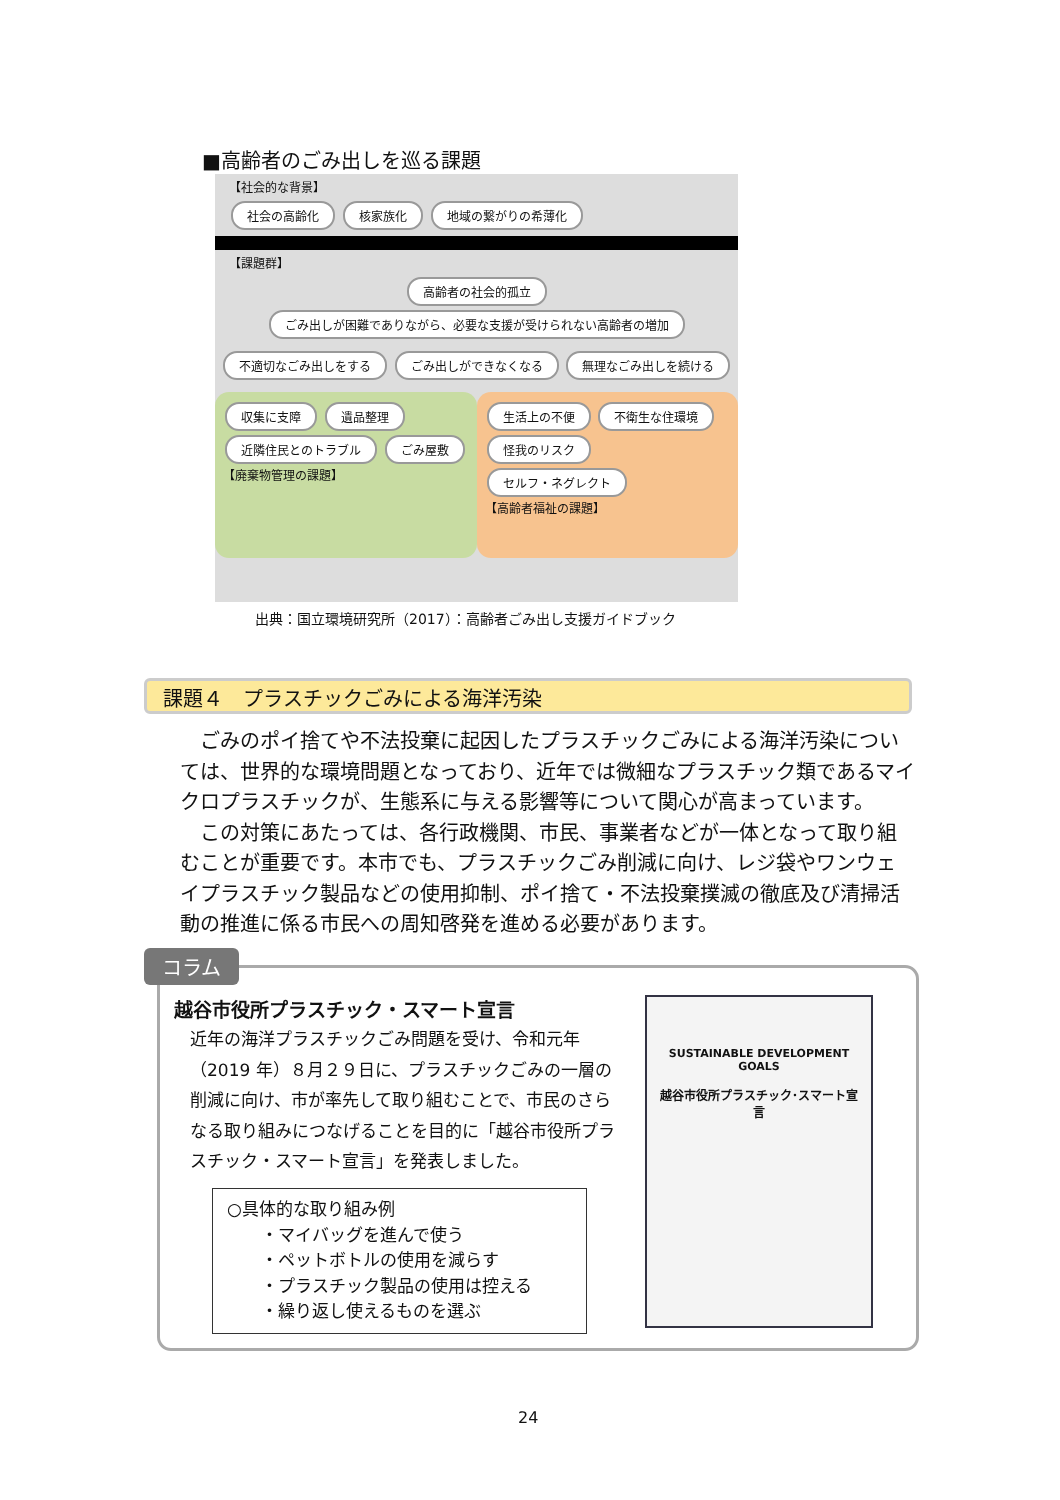■高齢者のごみ出しを巡る課題
【社会的な背景】
社会の高齢化 核家族化 地域の繋がりの希薄化
【課題群】
高齢者の社会的孤立
ごみ出しが困難でありながら、必要な支援が受けられない高齢者の増加
不適切なごみ出しをする ごみ出しができなくなる 無理なごみ出しを続ける
収集に支障 遺品整理 近隣住民とのトラブル ごみ屋敷
【廃棄物管理の課題】
生活上の不便 不衛生な住環境 怪我のリスク セルフ・ネグレクト
【高齢者福祉の課題】
出典：国立環境研究所（2017）：高齢者ごみ出し支援ガイドブック
課題４　プラスチックごみによる海洋汚染
　ごみのポイ捨てや不法投棄に起因したプラスチックごみによる海洋汚染については、世界的な環境問題となっており、近年では微細なプラスチック類であるマイクロプラスチックが、生態系に与える影響等について関心が高まっています。
　この対策にあたっては、各行政機関、市民、事業者などが一体となって取り組むことが重要です。本市でも、プラスチックごみ削減に向け、レジ袋やワンウェイプラスチック製品などの使用抑制、ポイ捨て・不法投棄撲滅の徹底及び清掃活動の推進に係る市民への周知啓発を進める必要があります。
コラム
越谷市役所プラスチック・スマート宣言
近年の海洋プラスチックごみ問題を受け、令和元年（2019 年）８月２９日に、プラスチックごみの一層の削減に向け、市が率先して取り組むことで、市民のさらなる取り組みにつなげることを目的に「越谷市役所プラスチック・スマート宣言」を発表しました。
○具体的な取り組み例
　　・マイバッグを進んで使う
　　・ペットボトルの使用を減らす
　　・プラスチック製品の使用は控える
　　・繰り返し使えるものを選ぶ
SUSTAINABLE DEVELOPMENT GOALS
越谷市役所プラスチック･スマート宣言
24